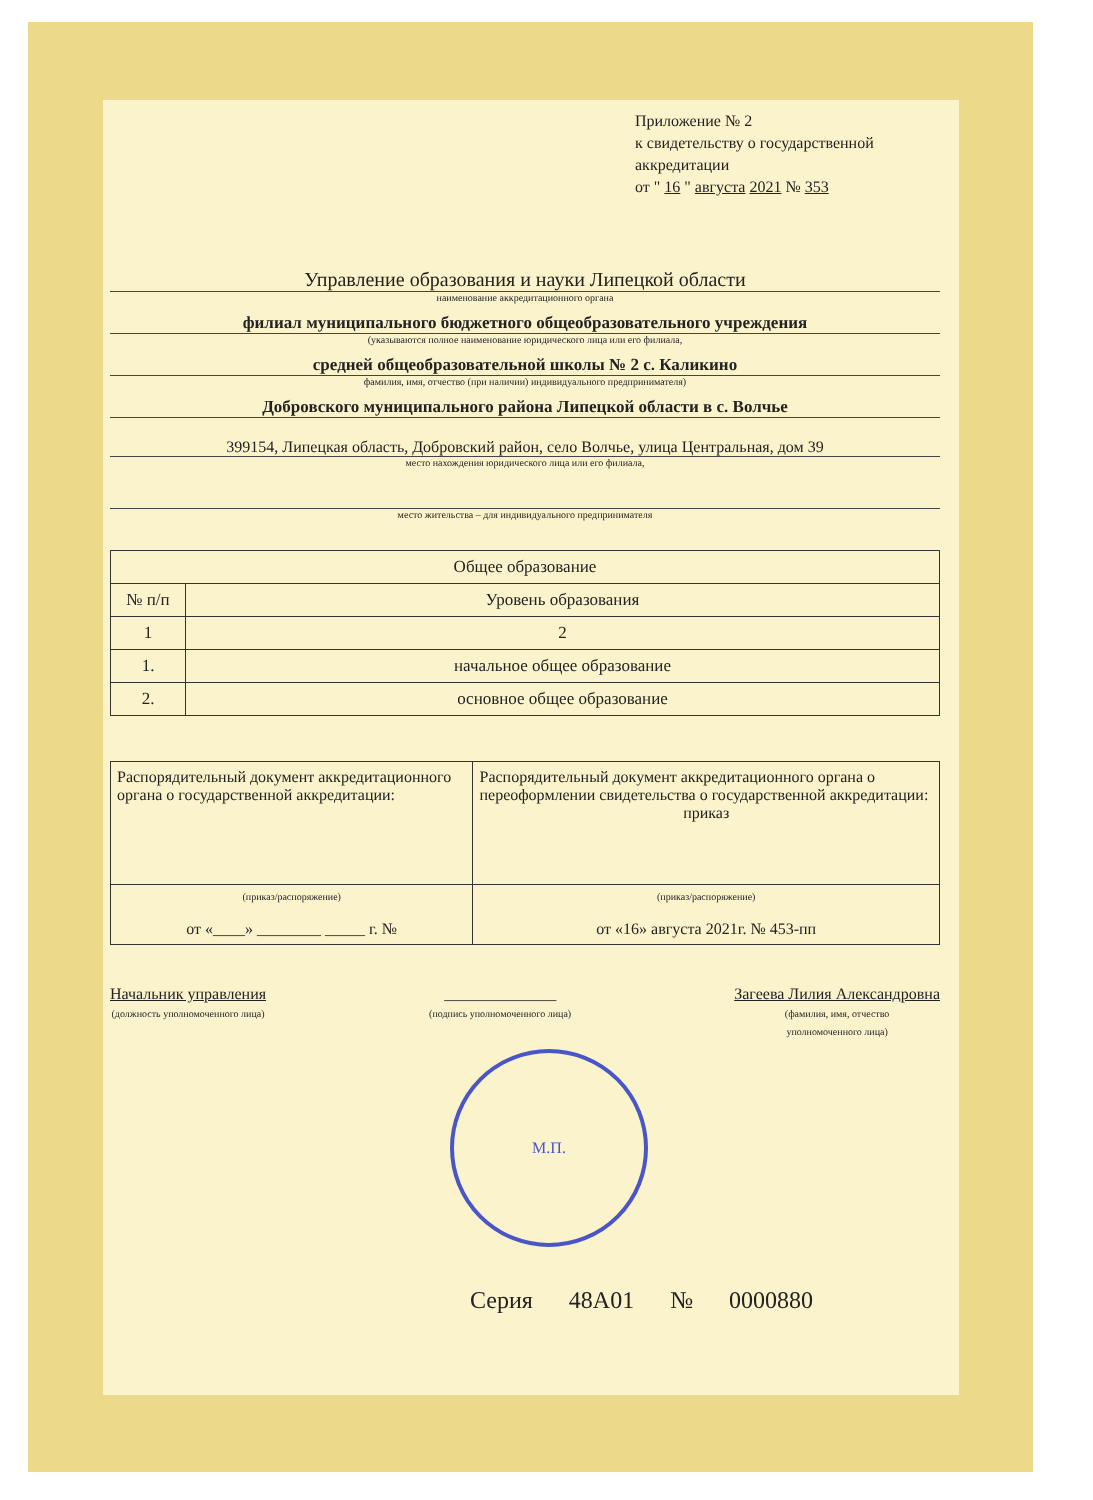Приложение № 2
к свидетельству о государственной
аккредитации
от " 16 " августа 2021 № 353
Управление образования и науки Липецкой области
наименование аккредитационного органа
филиал муниципального бюджетного общеобразовательного учреждения
(указываются полное наименование юридического лица или его филиала,
средней общеобразовательной школы № 2 с. Каликино
фамилия, имя, отчество (при наличии) индивидуального предпринимателя)
Добровского муниципального района Липецкой области в с. Волчье
399154, Липецкая область, Добровский район, село Волчье, улица Центральная, дом 39
место нахождения юридического лица или его филиала,
место жительства – для индивидуального предпринимателя
| Общее образование | |
| --- | --- |
| № п/п | Уровень образования |
| 1 | 2 |
| 1. | начальное общее образование |
| 2. | основное общее образование |
| Распорядительный документ аккредитационного органа о государственной аккредитации: | Распорядительный документ аккредитационного органа о переоформлении свидетельства о государственной аккредитации: приказ |
| (приказ/распоряжение) от «____» ________ _____ г. № | (приказ/распоряжение) от «16» августа 2021г. № 453-пп |
Начальник управления
(должность уполномоченного лица)
______________
(подпись уполномоченного лица)
Загеева Лилия Александровна
(фамилия, имя, отчество
уполномоченного лица)
М.П.
Серия 48А01 № 0000880